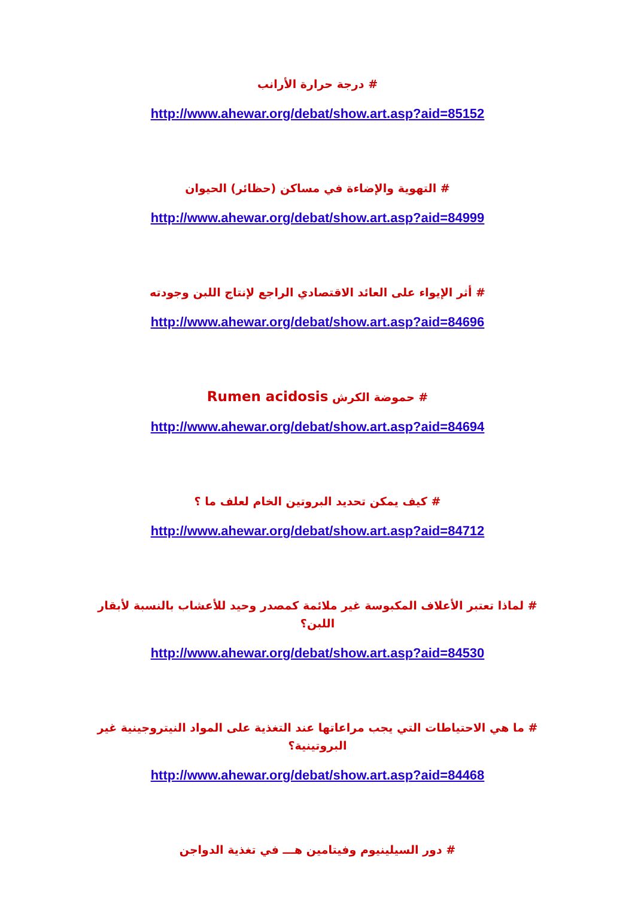# درجة حرارة الأرانب
http://www.ahewar.org/debat/show.art.asp?aid=85152
# التهوية والإضاءة في مساكن (حظائر) الحيوان
http://www.ahewar.org/debat/show.art.asp?aid=84999
# أثر الإيواء على العائد الاقتصادي الراجع لإنتاج اللبن وجودته
http://www.ahewar.org/debat/show.art.asp?aid=84696
# حموضة الكرش Rumen acidosis
http://www.ahewar.org/debat/show.art.asp?aid=84694
# كيف يمكن تحديد البروتين الخام لعلف ما ؟
http://www.ahewar.org/debat/show.art.asp?aid=84712
# لماذا تعتبر الأعلاف المكبوسة غير ملائمة كمصدر وحيد للأعشاب بالنسبة لأبقار اللبن؟
http://www.ahewar.org/debat/show.art.asp?aid=84530
# ما هي الاحتياطات التي يجب مراعاتها عند التغذية على المواد النيتروجينية غير البروتينية؟
http://www.ahewar.org/debat/show.art.asp?aid=84468
# دور السيلينيوم وفيتامين هـــ في تغذية الدواجن